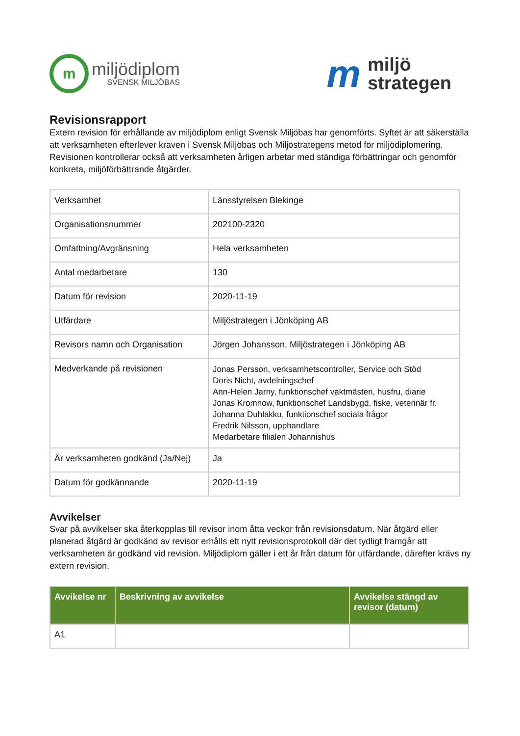m
miljödiplom
SVENSK MILJÖBAS
m
miljö
strategen
Revisionsrapport
Extern revision för erhållande av miljödiplom enligt Svensk Miljöbas har genomförts. Syftet är att säkerställa att verksamheten efterlever kraven i Svensk Miljöbas och Miljöstrategens metod för miljödiplomering. Revisionen kontrollerar också att verksamheten årligen arbetar med ständiga förbättringar och genomför konkreta, miljöförbättrande åtgärder.
| Verksamhet | Länsstyrelsen Blekinge |
| Organisationsnummer | 202100-2320 |
| Omfattning/Avgränsning | Hela verksamheten |
| Antal medarbetare | 130 |
| Datum för revision | 2020-11-19 |
| Utfärdare | Miljöstrategen i Jönköping AB |
| Revisors namn och Organisation | Jörgen Johansson, Miljöstrategen i Jönköping AB |
| Medverkande på revisionen | Jonas Persson, verksamhetscontroller, Service och Stöd Doris Nicht, avdelningschef Ann-Helen Jarny, funktionschef vaktmästeri, husfru, diarie Jonas Kromnow, funktionschef Landsbygd, fiske, veterinär fr. Johanna Duhlakku, funktionschef sociala frågor Fredrik Nilsson, upphandlare Medarbetare filialen Johannishus |
| Är verksamheten godkänd (Ja/Nej) | Ja |
| Datum för godkännande | 2020-11-19 |
Avvikelser
Svar på avvikelser ska återkopplas till revisor inom åtta veckor från revisionsdatum. När åtgärd eller planerad åtgärd är godkänd av revisor erhålls ett nytt revisionsprotokoll där det tydligt framgår att verksamheten är godkänd vid revision. Miljödiplom gäller i ett år från datum för utfärdande, därefter krävs ny extern revision.
| Avvikelse nr | Beskrivning av avvikelse | Avvikelse stängd av revisor (datum) |
| --- | --- | --- |
| A1 | | |